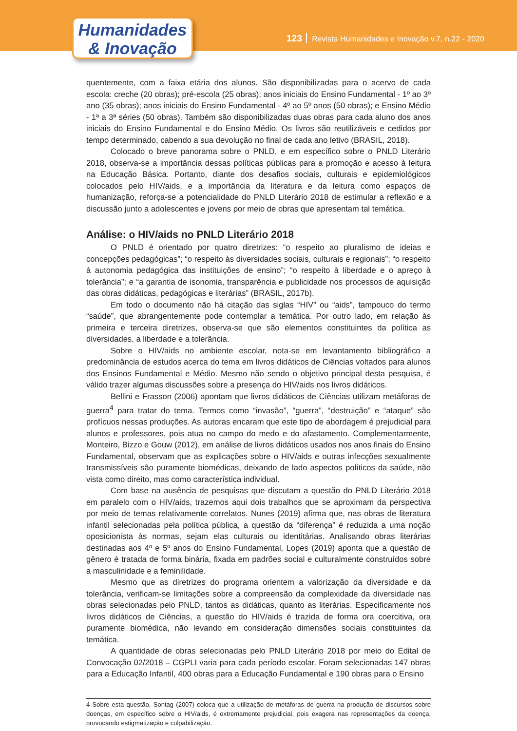Humanidades
& Inovação
123 Revista Humanidades e Inovação v.7, n.22 - 2020
quentemente, com a faixa etária dos alunos. São disponibilizadas para o acervo de cada escola: creche (20 obras); pré-escola (25 obras); anos iniciais do Ensino Fundamental - 1º ao 3º ano (35 obras); anos iniciais do Ensino Fundamental - 4º ao 5º anos (50 obras); e Ensino Médio - 1ª a 3ª séries (50 obras). Também são disponibilizadas duas obras para cada aluno dos anos iniciais do Ensino Fundamental e do Ensino Médio. Os livros são reutilizáveis e cedidos por tempo determinado, cabendo a sua devolução no final de cada ano letivo (BRASIL, 2018).
Colocado o breve panorama sobre o PNLD, e em específico sobre o PNLD Literário 2018, observa-se a importância dessas políticas públicas para a promoção e acesso à leitura na Educação Básica. Portanto, diante dos desafios sociais, culturais e epidemiológicos colocados pelo HIV/aids, e a importância da literatura e da leitura como espaços de humanização, reforça-se a potencialidade do PNLD Literário 2018 de estimular a reflexão e a discussão junto a adolescentes e jovens por meio de obras que apresentam tal temática.
Análise: o HIV/aids no PNLD Literário 2018
O PNLD é orientado por quatro diretrizes: “o respeito ao pluralismo de ideias e concepções pedagógicas”; “o respeito às diversidades sociais, culturais e regionais”; “o respeito à autonomia pedagógica das instituições de ensino”; “o respeito à liberdade e o apreço à tolerância”; e “a garantia de isonomia, transparência e publicidade nos processos de aquisição das obras didáticas, pedagógicas e literárias” (BRASIL, 2017b).
Em todo o documento não há citação das siglas “HIV” ou “aids”, tampouco do termo “saúde”, que abrangentemente pode contemplar a temática. Por outro lado, em relação às primeira e terceira diretrizes, observa-se que são elementos constituintes da política as diversidades, a liberdade e a tolerância.
Sobre o HIV/aids no ambiente escolar, nota-se em levantamento bibliográfico a predominância de estudos acerca do tema em livros didáticos de Ciências voltados para alunos dos Ensinos Fundamental e Médio. Mesmo não sendo o objetivo principal desta pesquisa, é válido trazer algumas discussões sobre a presença do HIV/aids nos livros didáticos.
Bellini e Frasson (2006) apontam que livros didáticos de Ciências utilizam metáforas de guerra<sup>4</sup> para tratar do tema. Termos como “invasão”, “guerra”, “destruição” e “ataque” são profícuos nessas produções. As autoras encaram que este tipo de abordagem é prejudicial para alunos e professores, pois atua no campo do medo e do afastamento. Complementarmente, Monteiro, Bizzo e Gouw (2012), em análise de livros didáticos usados nos anos finais do Ensino Fundamental, observam que as explicações sobre o HIV/aids e outras infecções sexualmente transmissíveis são puramente biomédicas, deixando de lado aspectos políticos da saúde, não vista como direito, mas como característica individual.
Com base na ausência de pesquisas que discutam a questão do PNLD Literário 2018 em paralelo com o HIV/aids, trazemos aqui dois trabalhos que se aproximam da perspectiva por meio de temas relativamente correlatos. Nunes (2019) afirma que, nas obras de literatura infantil selecionadas pela política pública, a questão da “diferença” é reduzida a uma noção oposicionista às normas, sejam elas culturais ou identitárias. Analisando obras literárias destinadas aos 4º e 5º anos do Ensino Fundamental, Lopes (2019) aponta que a questão de gênero é tratada de forma binária, fixada em padrões social e culturalmente construídos sobre a masculinidade e a feminilidade.
Mesmo que as diretrizes do programa orientem a valorização da diversidade e da tolerância, verificam-se limitações sobre a compreensão da complexidade da diversidade nas obras selecionadas pelo PNLD, tantos as didáticas, quanto as literárias. Especificamente nos livros didáticos de Ciências, a questão do HIV/aids é trazida de forma ora coercitiva, ora puramente biomédica, não levando em consideração dimensões sociais constituintes da temática.
A quantidade de obras selecionadas pelo PNLD Literário 2018 por meio do Edital de Convocação 02/2018 – CGPLI varia para cada período escolar. Foram selecionadas 147 obras para a Educação Infantil, 400 obras para a Educação Fundamental e 190 obras para o Ensino
4 Sobre esta questão, Sontag (2007) coloca que a utilização de metáforas de guerra na produção de discursos sobre doenças, em específico sobre o HIV/aids, é extremamente prejudicial, pois exagera nas representações da doença, provocando estigmatização e culpabilização.